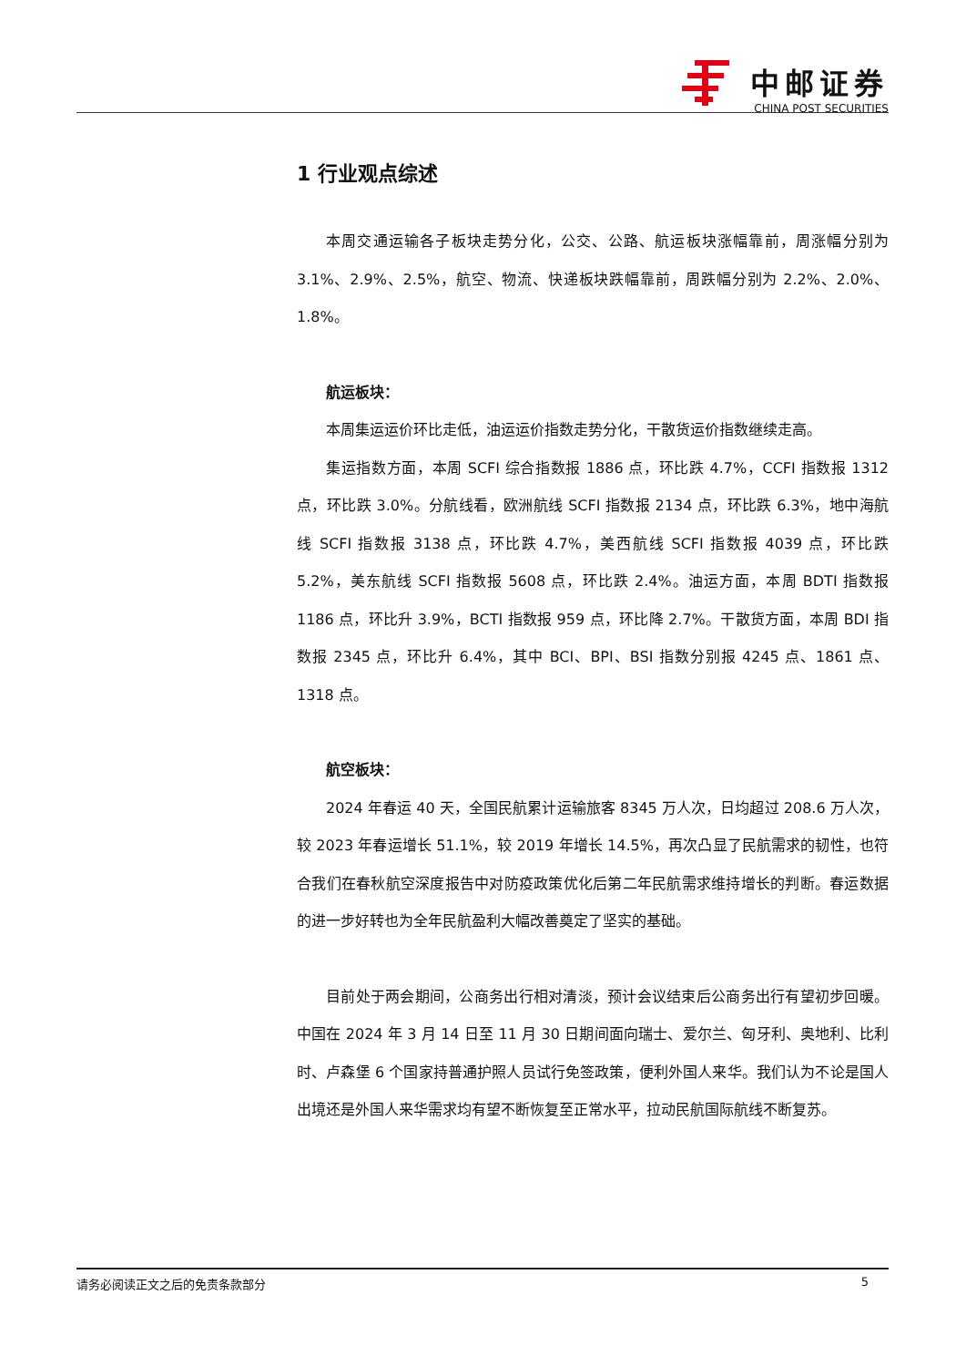中邮证券
CHINA POST SECURITIES
1 行业观点综述
本周交通运输各子板块走势分化，公交、公路、航运板块涨幅靠前，周涨幅分别为 3.1%、2.9%、2.5%，航空、物流、快递板块跌幅靠前，周跌幅分别为 2.2%、2.0%、1.8%。
航运板块：
本周集运运价环比走低，油运运价指数走势分化，干散货运价指数继续走高。
集运指数方面，本周 SCFI 综合指数报 1886 点，环比跌 4.7%，CCFI 指数报 1312 点，环比跌 3.0%。分航线看，欧洲航线 SCFI 指数报 2134 点，环比跌 6.3%，地中海航线 SCFI 指数报 3138 点，环比跌 4.7%，美西航线 SCFI 指数报 4039 点，环比跌 5.2%，美东航线 SCFI 指数报 5608 点，环比跌 2.4%。油运方面，本周 BDTI 指数报 1186 点，环比升 3.9%，BCTI 指数报 959 点，环比降 2.7%。干散货方面，本周 BDI 指数报 2345 点，环比升 6.4%，其中 BCI、BPI、BSI 指数分别报 4245 点、1861 点、1318 点。
航空板块：
2024 年春运 40 天，全国民航累计运输旅客 8345 万人次，日均超过 208.6 万人次，较 2023 年春运增长 51.1%，较 2019 年增长 14.5%，再次凸显了民航需求的韧性，也符合我们在春秋航空深度报告中对防疫政策优化后第二年民航需求维持增长的判断。春运数据的进一步好转也为全年民航盈利大幅改善奠定了坚实的基础。
目前处于两会期间，公商务出行相对清淡，预计会议结束后公商务出行有望初步回暖。中国在 2024 年 3 月 14 日至 11 月 30 日期间面向瑞士、爱尔兰、匈牙利、奥地利、比利时、卢森堡 6 个国家持普通护照人员试行免签政策，便利外国人来华。我们认为不论是国人出境还是外国人来华需求均有望不断恢复至正常水平，拉动民航国际航线不断复苏。
请务必阅读正文之后的免责条款部分 5